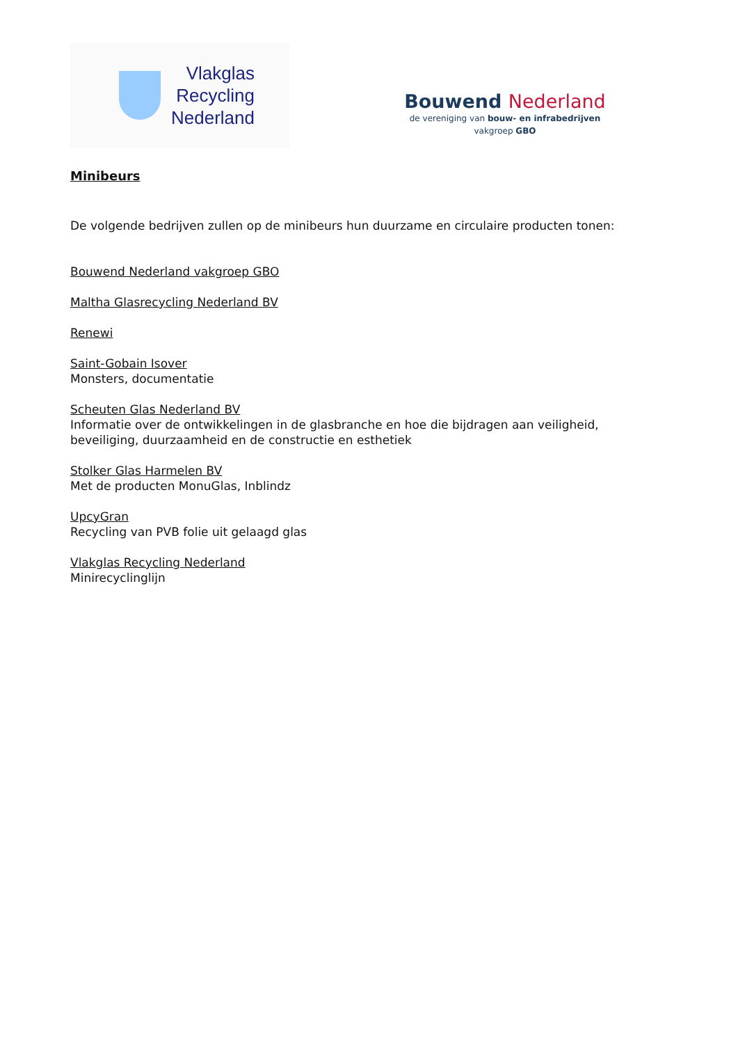Vlakglas
Recycling
Nederland
Bouwend Nederland
de vereniging van bouw- en infrabedrijven
vakgroep GBO
Minibeurs
De volgende bedrijven zullen op de minibeurs hun duurzame en circulaire producten tonen:
Bouwend Nederland vakgroep GBO
Maltha Glasrecycling Nederland BV
Renewi
Saint-Gobain Isover
Monsters, documentatie
Scheuten Glas Nederland BV
Informatie over de ontwikkelingen in de glasbranche en hoe die bijdragen aan veiligheid, beveiliging, duurzaamheid en de constructie en esthetiek
Stolker Glas Harmelen BV
Met de producten MonuGlas, Inblindz
UpcyGran
Recycling van PVB folie uit gelaagd glas
Vlakglas Recycling Nederland
Minirecyclinglijn